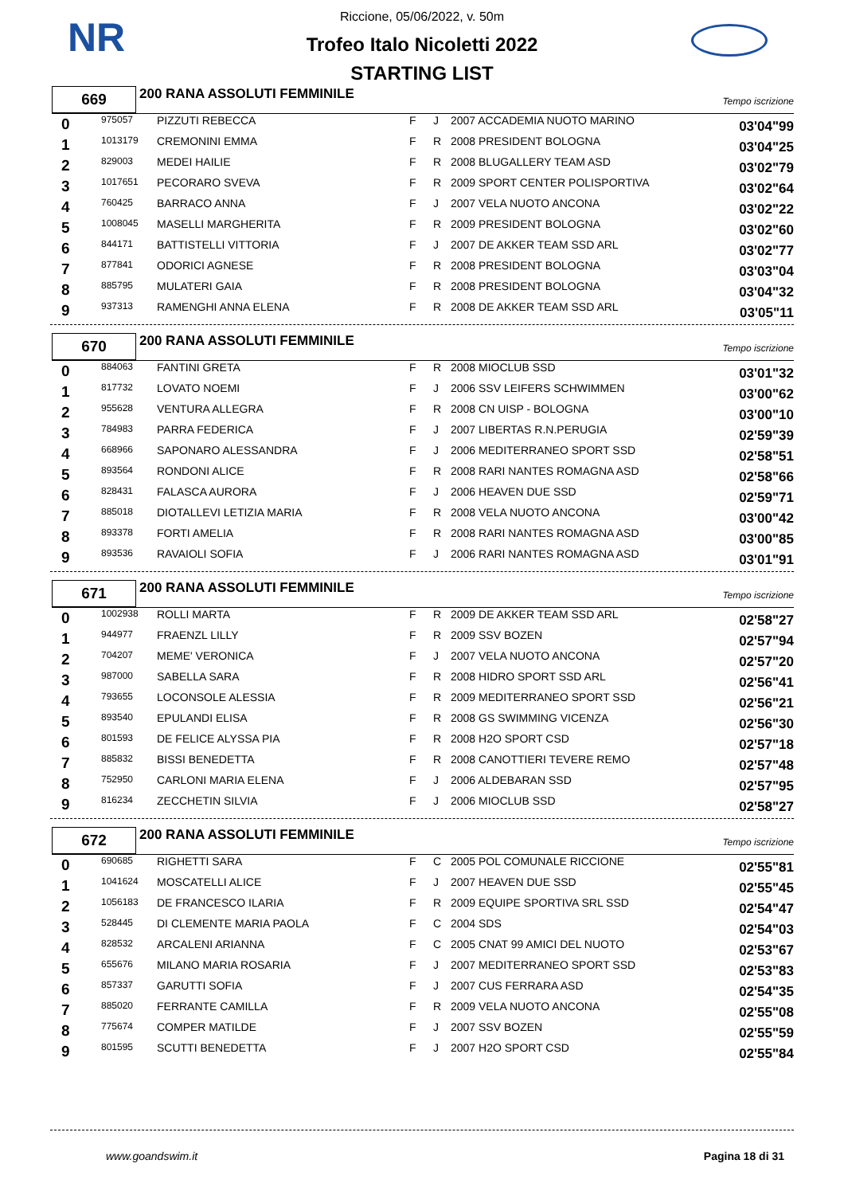NR
Riccione, 05/06/2022, v. 50m
Trofeo Italo Nicoletti 2022
STARTING LIST
669
200 RANA ASSOLUTI FEMMINILE
Tempo iscrizione
| 0 | 975057 | PIZZUTI REBECCA | F | J | 2007 ACCADEMIA NUOTO MARINO | 03'04"99 |
| 1 | 1013179 | CREMONINI EMMA | F | R | 2008 PRESIDENT BOLOGNA | 03'04"25 |
| 2 | 829003 | MEDEI HAILIE | F | R | 2008 BLUGALLERY TEAM ASD | 03'02"79 |
| 3 | 1017651 | PECORARO SVEVA | F | R | 2009 SPORT CENTER POLISPORTIVA | 03'02"64 |
| 4 | 760425 | BARRACO ANNA | F | J | 2007 VELA NUOTO ANCONA | 03'02"22 |
| 5 | 1008045 | MASELLI MARGHERITA | F | R | 2009 PRESIDENT BOLOGNA | 03'02"60 |
| 6 | 844171 | BATTISTELLI VITTORIA | F | J | 2007 DE AKKER TEAM SSD ARL | 03'02"77 |
| 7 | 877841 | ODORICI AGNESE | F | R | 2008 PRESIDENT BOLOGNA | 03'03"04 |
| 8 | 885795 | MULATERI GAIA | F | R | 2008 PRESIDENT BOLOGNA | 03'04"32 |
| 9 | 937313 | RAMENGHI ANNA ELENA | F | R | 2008 DE AKKER TEAM SSD ARL | 03'05"11 |
670
200 RANA ASSOLUTI FEMMINILE
Tempo iscrizione
| 0 | 884063 | FANTINI GRETA | F | R | 2008 MIOCLUB SSD | 03'01"32 |
| 1 | 817732 | LOVATO NOEMI | F | J | 2006 SSV LEIFERS SCHWIMMEN | 03'00"62 |
| 2 | 955628 | VENTURA ALLEGRA | F | R | 2008 CN UISP - BOLOGNA | 03'00"10 |
| 3 | 784983 | PARRA FEDERICA | F | J | 2007 LIBERTAS R.N.PERUGIA | 02'59"39 |
| 4 | 668966 | SAPONARO ALESSANDRA | F | J | 2006 MEDITERRANEO SPORT SSD | 02'58"51 |
| 5 | 893564 | RONDONI ALICE | F | R | 2008 RARI NANTES ROMAGNA ASD | 02'58"66 |
| 6 | 828431 | FALASCA AURORA | F | J | 2006 HEAVEN DUE SSD | 02'59"71 |
| 7 | 885018 | DIOTALLEVI LETIZIA MARIA | F | R | 2008 VELA NUOTO ANCONA | 03'00"42 |
| 8 | 893378 | FORTI AMELIA | F | R | 2008 RARI NANTES ROMAGNA ASD | 03'00"85 |
| 9 | 893536 | RAVAIOLI SOFIA | F | J | 2006 RARI NANTES ROMAGNA ASD | 03'01"91 |
671
200 RANA ASSOLUTI FEMMINILE
Tempo iscrizione
| 0 | 1002938 | ROLLI MARTA | F | R | 2009 DE AKKER TEAM SSD ARL | 02'58"27 |
| 1 | 944977 | FRAENZL LILLY | F | R | 2009 SSV BOZEN | 02'57"94 |
| 2 | 704207 | MEME' VERONICA | F | J | 2007 VELA NUOTO ANCONA | 02'57"20 |
| 3 | 987000 | SABELLA SARA | F | R | 2008 HIDRO SPORT SSD ARL | 02'56"41 |
| 4 | 793655 | LOCONSOLE ALESSIA | F | R | 2009 MEDITERRANEO SPORT SSD | 02'56"21 |
| 5 | 893540 | EPULANDI ELISA | F | R | 2008 GS SWIMMING VICENZA | 02'56"30 |
| 6 | 801593 | DE FELICE ALYSSA PIA | F | R | 2008 H2O SPORT CSD | 02'57"18 |
| 7 | 885832 | BISSI BENEDETTA | F | R | 2008 CANOTTIERI TEVERE REMO | 02'57"48 |
| 8 | 752950 | CARLONI MARIA ELENA | F | J | 2006 ALDEBARAN SSD | 02'57"95 |
| 9 | 816234 | ZECCHETIN SILVIA | F | J | 2006 MIOCLUB SSD | 02'58"27 |
672
200 RANA ASSOLUTI FEMMINILE
Tempo iscrizione
| 0 | 690685 | RIGHETTI SARA | F | C | 2005 POL COMUNALE RICCIONE | 02'55"81 |
| 1 | 1041624 | MOSCATELLI ALICE | F | J | 2007 HEAVEN DUE SSD | 02'55"45 |
| 2 | 1056183 | DE FRANCESCO ILARIA | F | R | 2009 EQUIPE SPORTIVA SRL SSD | 02'54"47 |
| 3 | 528445 | DI CLEMENTE MARIA PAOLA | F | C | 2004 SDS | 02'54"03 |
| 4 | 828532 | ARCALENI ARIANNA | F | C | 2005 CNAT 99 AMICI DEL NUOTO | 02'53"67 |
| 5 | 655676 | MILANO MARIA ROSARIA | F | J | 2007 MEDITERRANEO SPORT SSD | 02'53"83 |
| 6 | 857337 | GARUTTI SOFIA | F | J | 2007 CUS FERRARA ASD | 02'54"35 |
| 7 | 885020 | FERRANTE CAMILLA | F | R | 2009 VELA NUOTO ANCONA | 02'55"08 |
| 8 | 775674 | COMPER MATILDE | F | J | 2007 SSV BOZEN | 02'55"59 |
| 9 | 801595 | SCUTTI BENEDETTA | F | J | 2007 H2O SPORT CSD | 02'55"84 |
www.goandswim.it Pagina 18 di 31